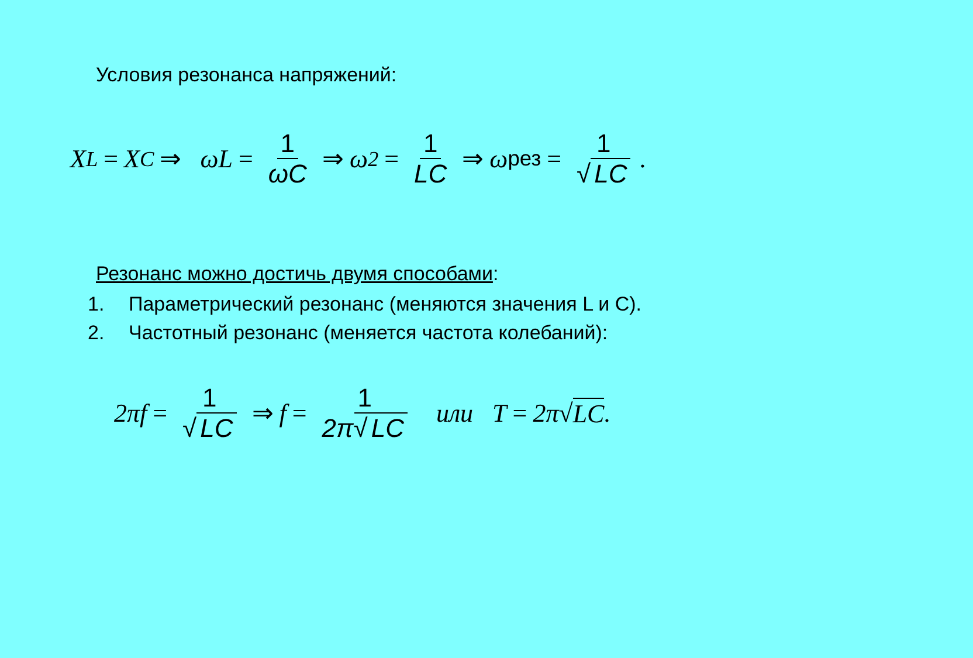Условия резонанса напряжений:
X<sub>L</sub> = X<sub>C</sub> ⇒ ωL = 1 ωC ⇒ ω<sup>2</sup> = 1 LC ⇒ ω<sub>рез</sub> = 1 √ LC.
Резонанс можно достичь двумя способами:
1. Параметрический резонанс (меняются значения L и C).
2. Частотный резонанс (меняется частота колебаний):
2πf = 1 √ LC ⇒ f = 1 2π√ LC или T = 2π√ LC.